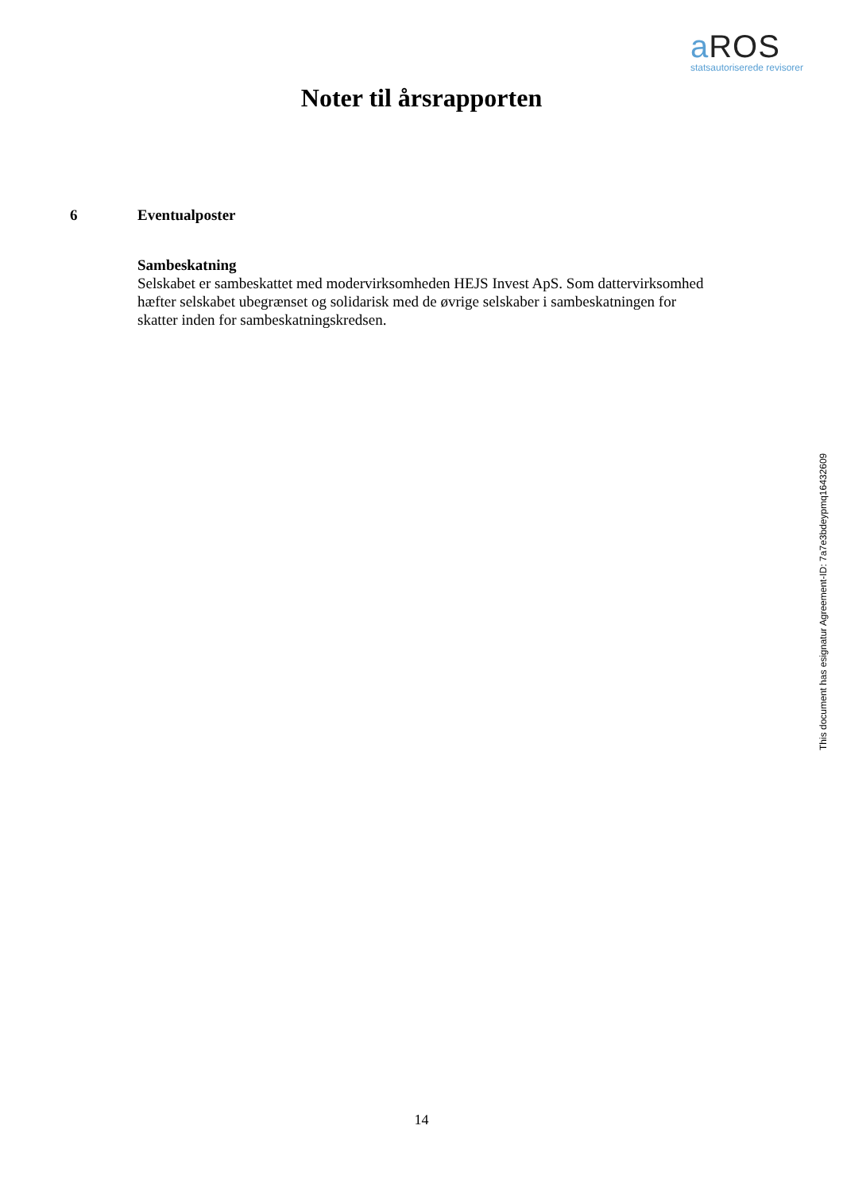a ROS
statsautoriserede revisorer
Noter til årsrapporten
6 Eventualposter
Sambeskatning
Selskabet er sambeskattet med modervirksomheden HEJS Invest ApS. Som dattervirksomhed hæfter selskabet ubegrænset og solidarisk med de øvrige selskaber i sambeskatningen for skatter inden for sambeskatningskredsen.
This document has esignatur Agreement-ID: 7a7e3bdeypmq16432609
14